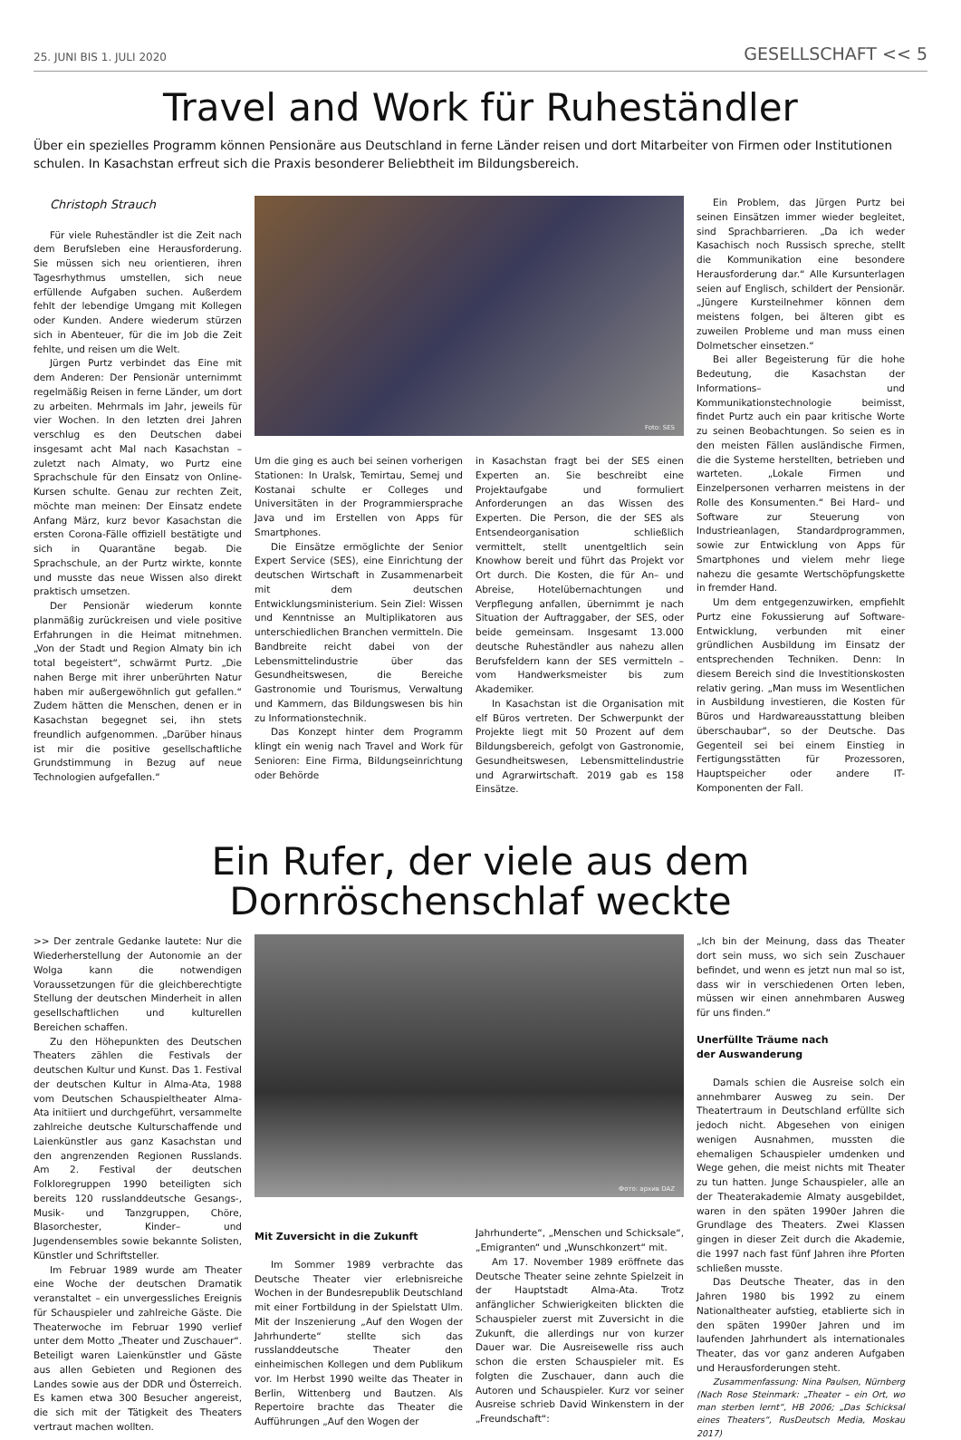25. JUNI BIS 1. JULI 2020 GESELLSCHAFT << 5
Travel and Work für Ruheständler
Über ein spezielles Programm können Pensionäre aus Deutschland in ferne Länder reisen und dort Mitarbeiter von Firmen oder Institutionen schulen. In Kasachstan erfreut sich die Praxis besonderer Beliebtheit im Bildungsbereich.
Christoph Strauch
Für viele Ruheständler ist die Zeit nach dem Berufsleben eine Herausforderung. Sie müssen sich neu orientieren, ihren Tagesrhythmus umstellen, sich neue erfüllende Aufgaben suchen. Außerdem fehlt der lebendige Umgang mit Kollegen oder Kunden. Andere wiederum stürzen sich in Abenteuer, für die im Job die Zeit fehlte, und reisen um die Welt.
Jürgen Purtz verbindet das Eine mit dem Anderen: Der Pensionär unternimmt regelmäßig Reisen in ferne Länder, um dort zu arbeiten. Mehrmals im Jahr, jeweils für vier Wochen. In den letzten drei Jahren verschlug es den Deutschen dabei insgesamt acht Mal nach Kasachstan – zuletzt nach Almaty, wo Purtz eine Sprachschule für den Einsatz von Online-Kursen schulte. Genau zur rechten Zeit, möchte man meinen: Der Einsatz endete Anfang März, kurz bevor Kasachstan die ersten Corona-Fälle offiziell bestätigte und sich in Quarantäne begab. Die Sprachschule, an der Purtz wirkte, konnte und musste das neue Wissen also direkt praktisch umsetzen.
Der Pensionär wiederum konnte planmäßig zurückreisen und viele positive Erfahrungen in die Heimat mitnehmen. „Von der Stadt und Region Almaty bin ich total begeistert“, schwärmt Purtz. „Die nahen Berge mit ihrer unberührten Natur haben mir außergewöhnlich gut gefallen.“ Zudem hätten die Menschen, denen er in Kasachstan begegnet sei, ihn stets freundlich aufgenommen. „Darüber hinaus ist mir die positive gesellschaftliche Grundstimmung in Bezug auf neue Technologien aufgefallen.“
Foto: SES
Um die ging es auch bei seinen vorherigen Stationen: In Uralsk, Temirtau, Semej und Kostanai schulte er Colleges und Universitäten in der Programmiersprache Java und im Erstellen von Apps für Smartphones.
Die Einsätze ermöglichte der Senior Expert Service (SES), eine Einrichtung der deutschen Wirtschaft in Zusammenarbeit mit dem deutschen Entwicklungsministerium. Sein Ziel: Wissen und Kenntnisse an Multiplikatoren aus unterschiedlichen Branchen vermitteln. Die Bandbreite reicht dabei von der Lebensmittelindustrie über das Gesundheitswesen, die Bereiche Gastronomie und Tourismus, Verwaltung und Kammern, das Bildungswesen bis hin zu Informationstechnik.
Das Konzept hinter dem Programm klingt ein wenig nach Travel and Work für Senioren: Eine Firma, Bildungseinrichtung oder Behörde
in Kasachstan fragt bei der SES einen Experten an. Sie beschreibt eine Projektaufgabe und formuliert Anforderungen an das Wissen des Experten. Die Person, die der SES als Entsendeorganisation schließlich vermittelt, stellt unentgeltlich sein Knowhow bereit und führt das Projekt vor Ort durch. Die Kosten, die für An– und Abreise, Hotelübernachtungen und Verpflegung anfallen, übernimmt je nach Situation der Auftraggaber, der SES, oder beide gemeinsam. Insgesamt 13.000 deutsche Ruheständler aus nahezu allen Berufsfeldern kann der SES vermitteln – vom Handwerksmeister bis zum Akademiker.
In Kasachstan ist die Organisation mit elf Büros vertreten. Der Schwerpunkt der Projekte liegt mit 50 Prozent auf dem Bildungsbereich, gefolgt von Gastronomie, Gesundheitswesen, Lebensmittelindustrie und Agrarwirtschaft. 2019 gab es 158 Einsätze.
Ein Problem, das Jürgen Purtz bei seinen Einsätzen immer wieder begleitet, sind Sprachbarrieren. „Da ich weder Kasachisch noch Russisch spreche, stellt die Kommunikation eine besondere Herausforderung dar.“ Alle Kursunterlagen seien auf Englisch, schildert der Pensionär. „Jüngere Kursteilnehmer können dem meistens folgen, bei älteren gibt es zuweilen Probleme und man muss einen Dolmetscher einsetzen.“
Bei aller Begeisterung für die hohe Bedeutung, die Kasachstan der Informations– und Kommunikationstechnologie beimisst, findet Purtz auch ein paar kritische Worte zu seinen Beobachtungen. So seien es in den meisten Fällen ausländische Firmen, die die Systeme herstellten, betrieben und warteten. „Lokale Firmen und Einzelpersonen verharren meistens in der Rolle des Konsumenten.“ Bei Hard– und Software zur Steuerung von Industrieanlagen, Standardprogrammen, sowie zur Entwicklung von Apps für Smartphones und vielem mehr liege nahezu die gesamte Wertschöpfungskette in fremder Hand.
Um dem entgegenzuwirken, empfiehlt Purtz eine Fokussierung auf Software-Entwicklung, verbunden mit einer gründlichen Ausbildung im Einsatz der entsprechenden Techniken. Denn: In diesem Bereich sind die Investitionskosten relativ gering. „Man muss im Wesentlichen in Ausbildung investieren, die Kosten für Büros und Hardwareausstattung bleiben überschaubar“, so der Deutsche. Das Gegenteil sei bei einem Einstieg in Fertigungsstätten für Prozessoren, Hauptspeicher oder andere IT-Komponenten der Fall.
Ein Rufer, der viele aus dem
Dornröschenschlaf weckte
>> Der zentrale Gedanke lautete: Nur die Wiederherstellung der Autonomie an der Wolga kann die notwendigen Voraussetzungen für die gleichberechtigte Stellung der deutschen Minderheit in allen gesellschaftlichen und kulturellen Bereichen schaffen.
Zu den Höhepunkten des Deutschen Theaters zählen die Festivals der deutschen Kultur und Kunst. Das 1. Festival der deutschen Kultur in Alma-Ata, 1988 vom Deutschen Schauspieltheater Alma-Ata initiiert und durchgeführt, versammelte zahlreiche deutsche Kulturschaffende und Laienkünstler aus ganz Kasachstan und den angrenzenden Regionen Russlands. Am 2. Festival der deutschen Folkloregruppen 1990 beteiligten sich bereits 120 russlanddeutsche Gesangs-, Musik- und Tanzgruppen, Chöre, Blasorchester, Kinder– und Jugendensembles sowie bekannte Solisten, Künstler und Schriftsteller.
Im Februar 1989 wurde am Theater eine Woche der deutschen Dramatik veranstaltet – ein unvergessliches Ereignis für Schauspieler und zahlreiche Gäste. Die Theaterwoche im Februar 1990 verlief unter dem Motto „Theater und Zuschauer“. Beteiligt waren Laienkünstler und Gäste aus allen Gebieten und Regionen des Landes sowie aus der DDR und Österreich. Es kamen etwa 300 Besucher angereist, die sich mit der Tätigkeit des Theaters vertraut machen wollten.
Фото: архив DAZ
Mit Zuversicht in die Zukunft
Im Sommer 1989 verbrachte das Deutsche Theater vier erlebnisreiche Wochen in der Bundesrepublik Deutschland mit einer Fortbildung in der Spielstatt Ulm. Mit der Inszenierung „Auf den Wogen der Jahrhunderte“ stellte sich das russlanddeutsche Theater den einheimischen Kollegen und dem Publikum vor. Im Herbst 1990 weilte das Theater in Berlin, Wittenberg und Bautzen. Als Repertoire brachte das Theater die Aufführungen „Auf den Wogen der
Jahrhunderte“, „Menschen und Schicksale“, „Emigranten“ und „Wunschkonzert“ mit.
Am 17. November 1989 eröffnete das Deutsche Theater seine zehnte Spielzeit in der Hauptstadt Alma-Ata. Trotz anfänglicher Schwierigkeiten blickten die Schauspieler zuerst mit Zuversicht in die Zukunft, die allerdings nur von kurzer Dauer war. Die Ausreisewelle riss auch schon die ersten Schauspieler mit. Es folgten die Zuschauer, dann auch die Autoren und Schauspieler. Kurz vor seiner Ausreise schrieb David Winkenstern in der „Freundschaft“:
„Ich bin der Meinung, dass das Theater dort sein muss, wo sich sein Zuschauer befindet, und wenn es jetzt nun mal so ist, dass wir in verschiedenen Orten leben, müssen wir einen annehmbaren Ausweg für uns finden.“
Unerfüllte Träume nach
der Auswanderung
Damals schien die Ausreise solch ein annehmbarer Ausweg zu sein. Der Theatertraum in Deutschland erfüllte sich jedoch nicht. Abgesehen von einigen wenigen Ausnahmen, mussten die ehemaligen Schauspieler umdenken und Wege gehen, die meist nichts mit Theater zu tun hatten. Junge Schauspieler, alle an der Theaterakademie Almaty ausgebildet, waren in den späten 1990er Jahren die Grundlage des Theaters. Zwei Klassen gingen in dieser Zeit durch die Akademie, die 1997 nach fast fünf Jahren ihre Pforten schließen musste.
Das Deutsche Theater, das in den Jahren 1980 bis 1992 zu einem Nationaltheater aufstieg, etablierte sich in den späten 1990er Jahren und im laufenden Jahrhundert als internationales Theater, das vor ganz anderen Aufgaben und Herausforderungen steht.
Zusammenfassung: Nina Paulsen, Nürnberg (Nach Rose Steinmark: „Theater – ein Ort, wo man sterben lernt“, HB 2006; „Das Schicksal eines Theaters“, RusDeutsch Media, Moskau 2017)